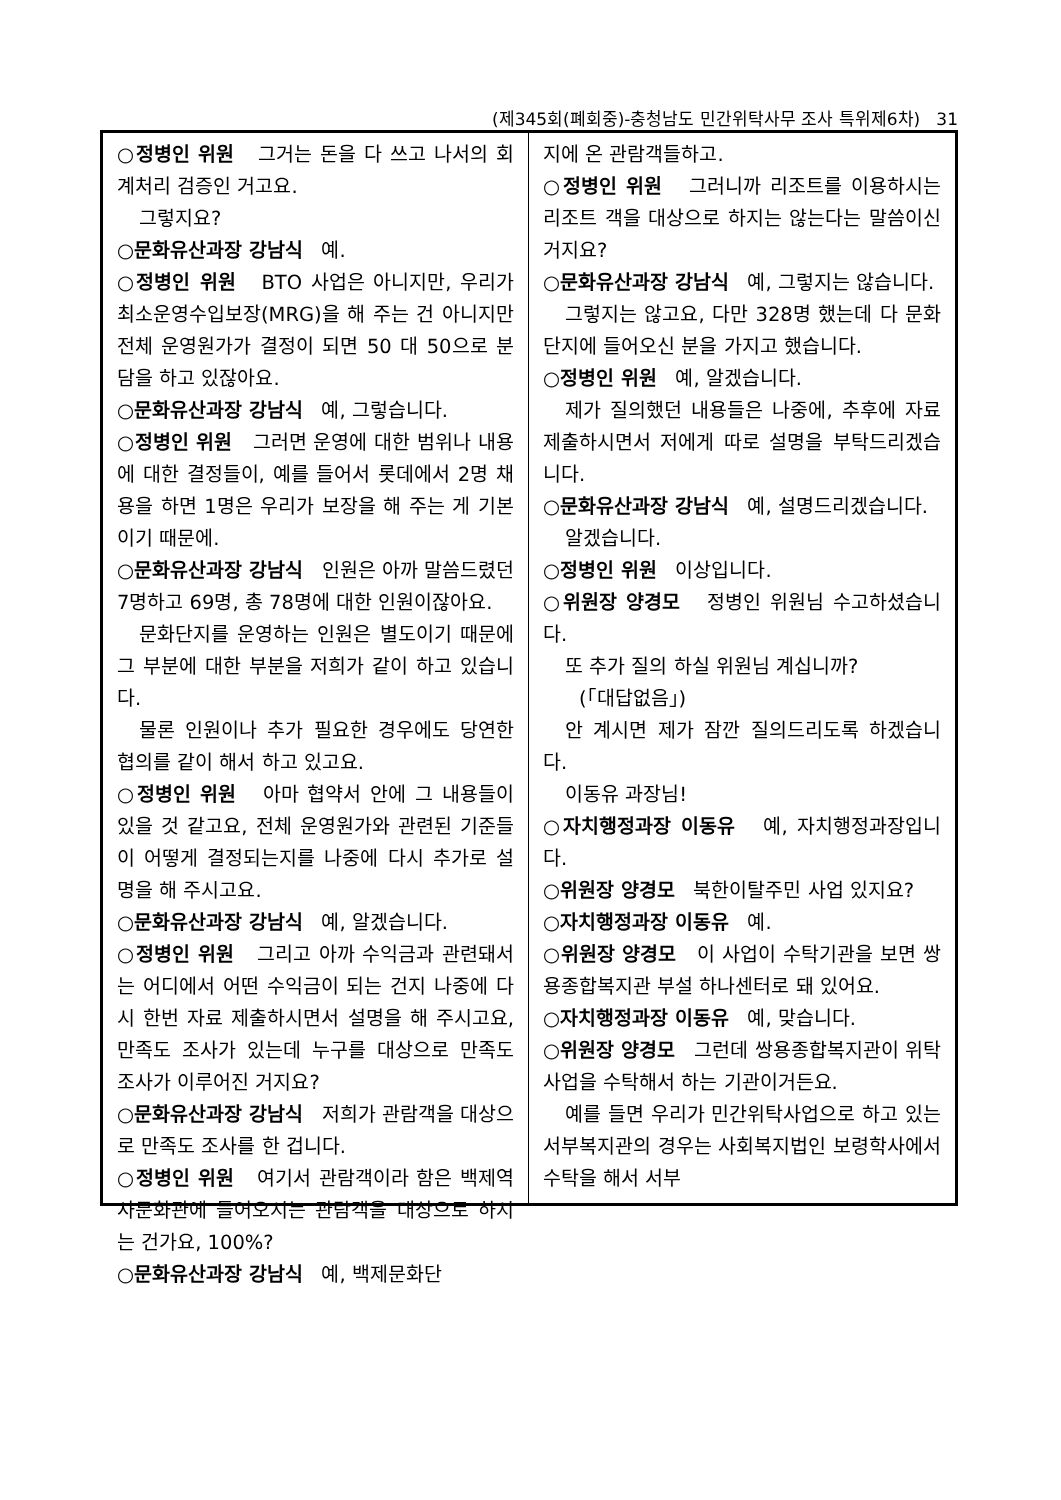(제345회(폐회중)-충청남도 민간위탁사무 조사 특위제6차) 31
○정병인 위원 그거는 돈을 다 쓰고 나서의 회계처리 검증인 거고요.
그렇지요?
○문화유산과장 강남식 예.
○정병인 위원 BTO 사업은 아니지만, 우리가 최소운영수입보장(MRG)을 해 주는 건 아니지만 전체 운영원가가 결정이 되면 50 대 50으로 분담을 하고 있잖아요.
○문화유산과장 강남식 예, 그렇습니다.
○정병인 위원 그러면 운영에 대한 범위나 내용에 대한 결정들이, 예를 들어서 롯데에서 2명 채용을 하면 1명은 우리가 보장을 해 주는 게 기본이기 때문에.
○문화유산과장 강남식 인원은 아까 말씀드렸던 7명하고 69명, 총 78명에 대한 인원이잖아요.
문화단지를 운영하는 인원은 별도이기 때문에 그 부분에 대한 부분을 저희가 같이 하고 있습니다.
물론 인원이나 추가 필요한 경우에도 당연한 협의를 같이 해서 하고 있고요.
○정병인 위원 아마 협약서 안에 그 내용들이 있을 것 같고요, 전체 운영원가와 관련된 기준들이 어떻게 결정되는지를 나중에 다시 추가로 설명을 해 주시고요.
○문화유산과장 강남식 예, 알겠습니다.
○정병인 위원 그리고 아까 수익금과 관련돼서는 어디에서 어떤 수익금이 되는 건지 나중에 다시 한번 자료 제출하시면서 설명을 해 주시고요, 만족도 조사가 있는데 누구를 대상으로 만족도 조사가 이루어진 거지요?
○문화유산과장 강남식 저희가 관람객을 대상으로 만족도 조사를 한 겁니다.
○정병인 위원 여기서 관람객이라 함은 백제역사문화관에 들어오시는 관람객을 대상으로 하시는 건가요, 100%?
○문화유산과장 강남식 예, 백제문화단
지에 온 관람객들하고.
○정병인 위원 그러니까 리조트를 이용하시는 리조트 객을 대상으로 하지는 않는다는 말씀이신 거지요?
○문화유산과장 강남식 예, 그렇지는 않습니다.
그렇지는 않고요, 다만 328명 했는데 다 문화단지에 들어오신 분을 가지고 했습니다.
○정병인 위원 예, 알겠습니다.
제가 질의했던 내용들은 나중에, 추후에 자료 제출하시면서 저에게 따로 설명을 부탁드리겠습니다.
○문화유산과장 강남식 예, 설명드리겠습니다.
알겠습니다.
○정병인 위원 이상입니다.
○위원장 양경모 정병인 위원님 수고하셨습니다.
또 추가 질의 하실 위원님 계십니까?
(「대답없음」)
안 계시면 제가 잠깐 질의드리도록 하겠습니다.
이동유 과장님!
○자치행정과장 이동유 예, 자치행정과장입니다.
○위원장 양경모 북한이탈주민 사업 있지요?
○자치행정과장 이동유 예.
○위원장 양경모 이 사업이 수탁기관을 보면 쌍용종합복지관 부설 하나센터로 돼 있어요.
○자치행정과장 이동유 예, 맞습니다.
○위원장 양경모 그런데 쌍용종합복지관이 위탁사업을 수탁해서 하는 기관이거든요.
예를 들면 우리가 민간위탁사업으로 하고 있는 서부복지관의 경우는 사회복지법인 보령학사에서 수탁을 해서 서부